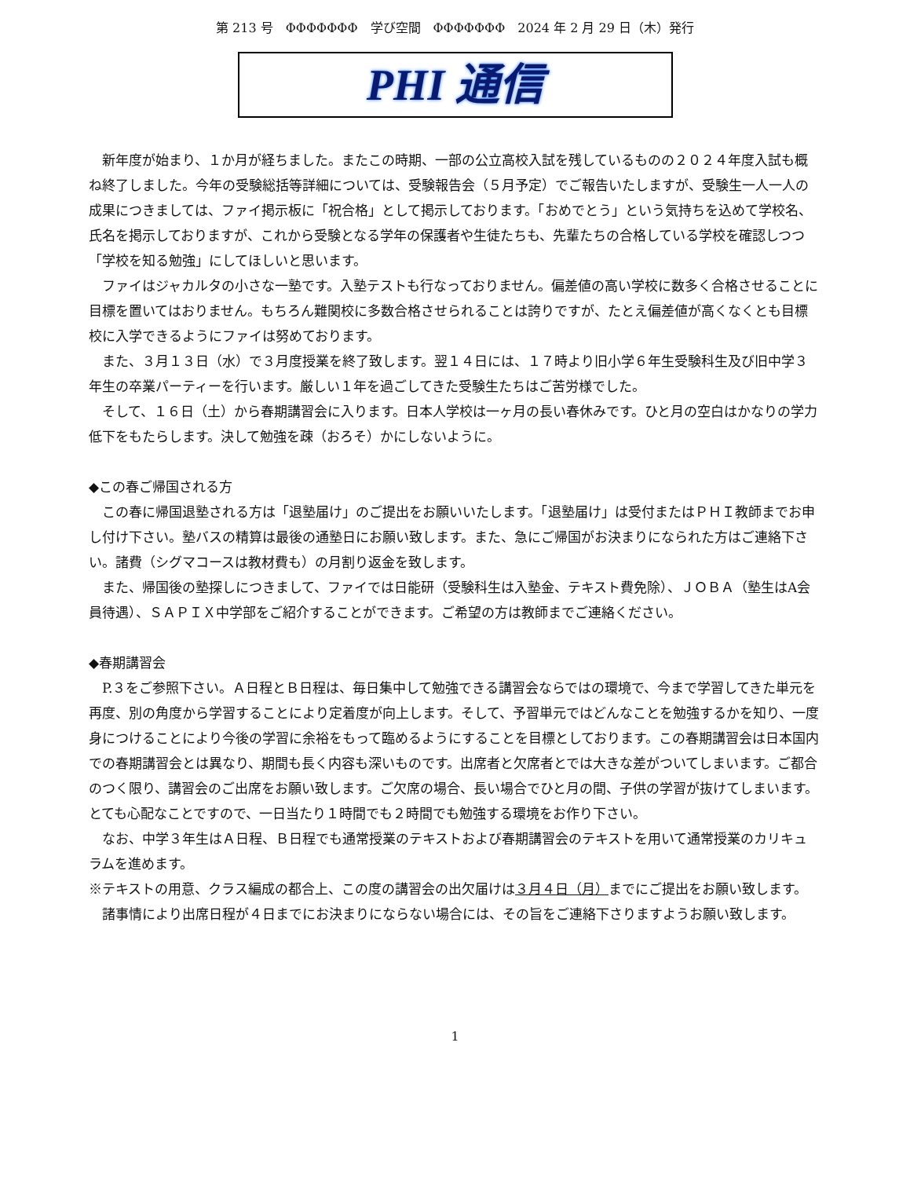第 213 号　ΦΦΦΦΦΦΦ　学び空間　ΦΦΦΦΦΦΦ　2024 年 2 月 29 日（木）発行
PHI 通信
新年度が始まり、１か月が経ちました。またこの時期、一部の公立高校入試を残しているものの２０２４年度入試も概ね終了しました。今年の受験総括等詳細については、受験報告会（５月予定）でご報告いたしますが、受験生一人一人の成果につきましては、ファイ掲示板に「祝合格」として掲示しております。「おめでとう」という気持ちを込めて学校名、氏名を掲示しておりますが、これから受験となる学年の保護者や生徒たちも、先輩たちの合格している学校を確認しつつ「学校を知る勉強」にしてほしいと思います。
ファイはジャカルタの小さな一塾です。入塾テストも行なっておりません。偏差値の高い学校に数多く合格させることに目標を置いてはおりません。もちろん難関校に多数合格させられることは誇りですが、たとえ偏差値が高くなくとも目標校に入学できるようにファイは努めております。
また、３月１３日（水）で３月度授業を終了致します。翌１４日には、１７時より旧小学６年生受験科生及び旧中学３年生の卒業パーティーを行います。厳しい１年を過ごしてきた受験生たちはご苦労様でした。
そして、１６日（土）から春期講習会に入ります。日本人学校は一ヶ月の長い春休みです。ひと月の空白はかなりの学力低下をもたらします。決して勉強を疎（おろそ）かにしないように。
◆この春ご帰国される方
この春に帰国退塾される方は「退塾届け」のご提出をお願いいたします。「退塾届け」は受付またはＰＨＩ教師までお申し付け下さい。塾バスの精算は最後の通塾日にお願い致します。また、急にご帰国がお決まりになられた方はご連絡下さい。諸費（シグマコースは教材費も）の月割り返金を致します。
また、帰国後の塾探しにつきまして、ファイでは日能研（受験科生は入塾金、テキスト費免除）、ＪＯＢＡ（塾生はA会員待遇）、ＳＡＰＩＸ中学部をご紹介することができます。ご希望の方は教師までご連絡ください。
◆春期講習会
P.３をご参照下さい。Ａ日程とＢ日程は、毎日集中して勉強できる講習会ならではの環境で、今まで学習してきた単元を再度、別の角度から学習することにより定着度が向上します。そして、予習単元ではどんなことを勉強するかを知り、一度身につけることにより今後の学習に余裕をもって臨めるようにすることを目標としております。この春期講習会は日本国内での春期講習会とは異なり、期間も長く内容も深いものです。出席者と欠席者とでは大きな差がついてしまいます。ご都合のつく限り、講習会のご出席をお願い致します。ご欠席の場合、長い場合でひと月の間、子供の学習が抜けてしまいます。とても心配なことですので、一日当たり１時間でも２時間でも勉強する環境をお作り下さい。
なお、中学３年生はＡ日程、Ｂ日程でも通常授業のテキストおよび春期講習会のテキストを用いて通常授業のカリキュラムを進めます。
※テキストの用意、クラス編成の都合上、この度の講習会の出欠届けは３月４日（月）までにご提出をお願い致します。諸事情により出席日程が４日までにお決まりにならない場合には、その旨をご連絡下さりますようお願い致します。
1